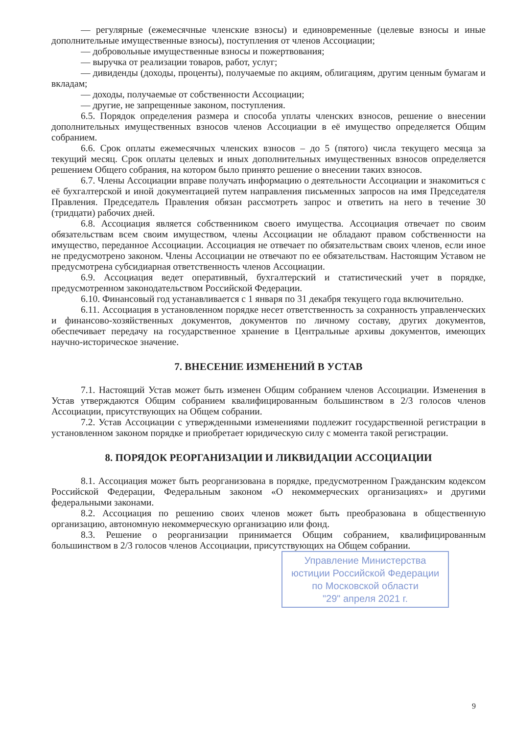— регулярные (ежемесячные членские взносы) и единовременные (целевые взносы и иные дополнительные имущественные взносы), поступления от членов Ассоциации;
— добровольные имущественные взносы и пожертвования;
— выручка от реализации товаров, работ, услуг;
— дивиденды (доходы, проценты), получаемые по акциям, облигациям, другим ценным бумагам и вкладам;
— доходы, получаемые от собственности Ассоциации;
— другие, не запрещенные законом, поступления.
6.5. Порядок определения размера и способа уплаты членских взносов, решение о внесении дополнительных имущественных взносов членов Ассоциации в её имущество определяется Общим собранием.
6.6. Срок оплаты ежемесячных членских взносов – до 5 (пятого) числа текущего месяца за текущий месяц. Срок оплаты целевых и иных дополнительных имущественных взносов определяется решением Общего собрания, на котором было принято решение о внесении таких взносов.
6.7. Члены Ассоциации вправе получать информацию о деятельности Ассоциации и знакомиться с её бухгалтерской и иной документацией путем направления письменных запросов на имя Председателя Правления. Председатель Правления обязан рассмотреть запрос и ответить на него в течение 30 (тридцати) рабочих дней.
6.8. Ассоциация является собственником своего имущества. Ассоциация отвечает по своим обязательствам всем своим имуществом, члены Ассоциации не обладают правом собственности на имущество, переданное Ассоциации. Ассоциация не отвечает по обязательствам своих членов, если иное не предусмотрено законом. Члены Ассоциации не отвечают по ее обязательствам. Настоящим Уставом не предусмотрена субсидиарная ответственность членов Ассоциации.
6.9. Ассоциация ведет оперативный, бухгалтерский и статистический учет в порядке, предусмотренном законодательством Российской Федерации.
6.10. Финансовый год устанавливается с 1 января по 31 декабря текущего года включительно.
6.11. Ассоциация в установленном порядке несет ответственность за сохранность управленческих и финансово-хозяйственных документов, документов по личному составу, других документов, обеспечивает передачу на государственное хранение в Центральные архивы документов, имеющих научно-историческое значение.
7. ВНЕСЕНИЕ ИЗМЕНЕНИЙ В УСТАВ
7.1. Настоящий Устав может быть изменен Общим собранием членов Ассоциации. Изменения в Устав утверждаются Общим собранием квалифицированным большинством в 2/3 голосов членов Ассоциации, присутствующих на Общем собрании.
7.2. Устав Ассоциации с утвержденными изменениями подлежит государственной регистрации в установленном законом порядке и приобретает юридическую силу с момента такой регистрации.
8. ПОРЯДОК РЕОРГАНИЗАЦИИ И ЛИКВИДАЦИИ АССОЦИАЦИИ
8.1. Ассоциация может быть реорганизована в порядке, предусмотренном Гражданским кодексом Российской Федерации, Федеральным законом «О некоммерческих организациях» и другими федеральными законами.
8.2. Ассоциация по решению своих членов может быть преобразована в общественную организацию, автономную некоммерческую организацию или фонд.
8.3. Решение о реорганизации принимается Общим собранием, квалифицированным большинством в 2/3 голосов членов Ассоциации, присутствующих на Общем собрании.
Управление Министерства
юстиции Российской Федерации
по Московской области
"29" апреля 2021 г.
9